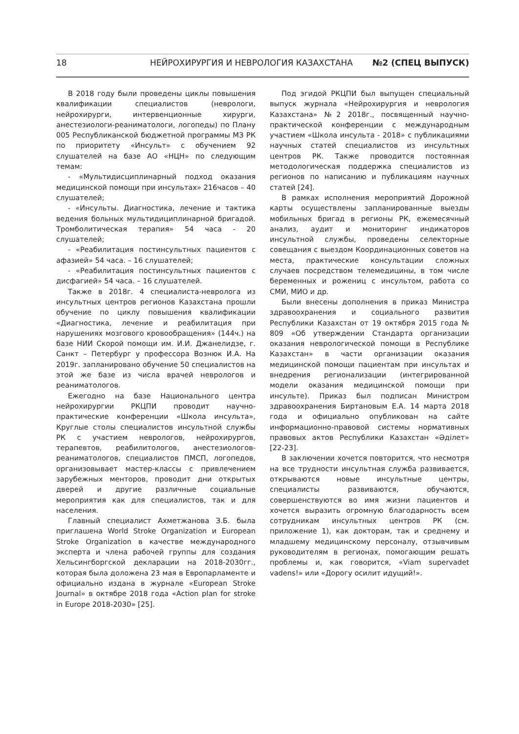18 НЕЙРОХИРУРГИЯ И НЕВРОЛОГИЯ КАЗАХСТАНА №2 (СПЕЦ ВЫПУСК)
В 2018 году были проведены циклы повышения квалификации специалистов (неврологи, нейрохирурги, интервенционные хирурги, анестезиологи-реаниматологи, логопеды) по Плану 005 Республиканской бюджетной программы МЗ РК по приоритету «Инсульт» с обучением 92 слушателей на базе АО «НЦН» по следующим темам:
- «Мультидисциплинарный подход оказания медицинской помощи при инсультах» 216часов – 40 слушателей;
- «Инсульты. Диагностика, лечение и тактика ведения больных мультидициплинарной бригадой. Тромболитическая терапия» 54 часа - 20 слушателей;
- «Реабилитация постинсультных пациентов с афазией» 54 часа. – 16 слушателей;
- «Реабилитация постинсультных пациентов с дисфагией» 54 часа. – 16 слушателей.
Также в 2018г. 4 специалиста-невролога из инсультных центров регионов Казахстана прошли обучение по циклу повышения квалификации «Диагностика, лечение и реабилитация при нарушениях мозгового кровообращения» (144ч.) на базе НИИ Скорой помощи им. И.И. Джанелидзе, г. Санкт – Петербург у профессора Вознюк И.А. На 2019г. запланировано обучение 50 специалистов на этой же базе из числа врачей неврологов и реаниматологов.
Ежегодно на базе Национального центра нейрохирургии РКЦПИ проводит научно-практические конференции «Школа инсульта», Круглые столы специалистов инсультной службы РК с участием неврологов, нейрохирургов, терапевтов, реабилитологов, анестезиологов-реаниматологов, специалистов ПМСП, логопедов, организовывает мастер-классы с привлечением зарубежных менторов, проводит дни открытых дверей и другие различные социальные мероприятия как для специалистов, так и для населения.
Главный специалист Ахметжанова З.Б. была приглашена World Stroke Organization и European Stroke Organization в качестве международного эксперта и члена рабочей группы для создания Хельсингборгской декларации на 2018-2030гг., которая была доложена 23 мая в Европарламенте и официально издана в журнале «European Stroke Journal» в октябре 2018 года «Action plan for stroke in Europe 2018-2030» [25].
Под эгидой РКЦПИ был выпущен специальный выпуск журнала «Нейрохирургия и неврология Казахстана» №2 2018г., посвященный научно-практической конференции с международным участием «Школа инсульта - 2018» с публикациями научных статей специалистов из инсультных центров РК. Также проводится постоянная методологическая поддержка специалистов из регионов по написанию и публикациям научных статей [24].
В рамках исполнения мероприятий Дорожной карты осуществлены запланированные выезды мобильных бригад в регионы РК, ежемесячный анализ, аудит и мониторинг индикаторов инсультной службы, проведены селекторные совещания с выездом Координационных советов на места, практические консультации сложных случаев посредством телемедицины, в том числе беременных и рожениц с инсультом, работа со СМИ, МИО и др.
Были внесены дополнения в приказ Министра здравоохранения и социального развития Республики Казахстан от 19 октября 2015 года № 809 «Об утверждении Стандарта организации оказания неврологической помощи в Республике Казахстан» в части организации оказания медицинской помощи пациентам при инсультах и внедрения регионализации (интегрированной модели оказания медицинской помощи при инсульте). Приказ был подписан Министром здравоохранения Биртановым Е.А. 14 марта 2018 года и официально опубликован на сайте информационно-правовой системы нормативных правовых актов Республики Казахстан «Әділет» [22-23].
В заключении хочется повторится, что несмотря на все трудности инсультная служба развивается, открываются новые инсультные центры, специалисты развиваются, обучаются, совершенствуются во имя жизни пациентов и хочется выразить огромную благодарность всем сотрудникам инсультных центров РК (см. приложение 1), как докторам, так и среднему и младшему медицинскому персоналу, отзывчивым руководителям в регионах, помогающим решать проблемы и, как говорится, «Viam supervadet vadens!» или «Дорогу осилит идущий!».